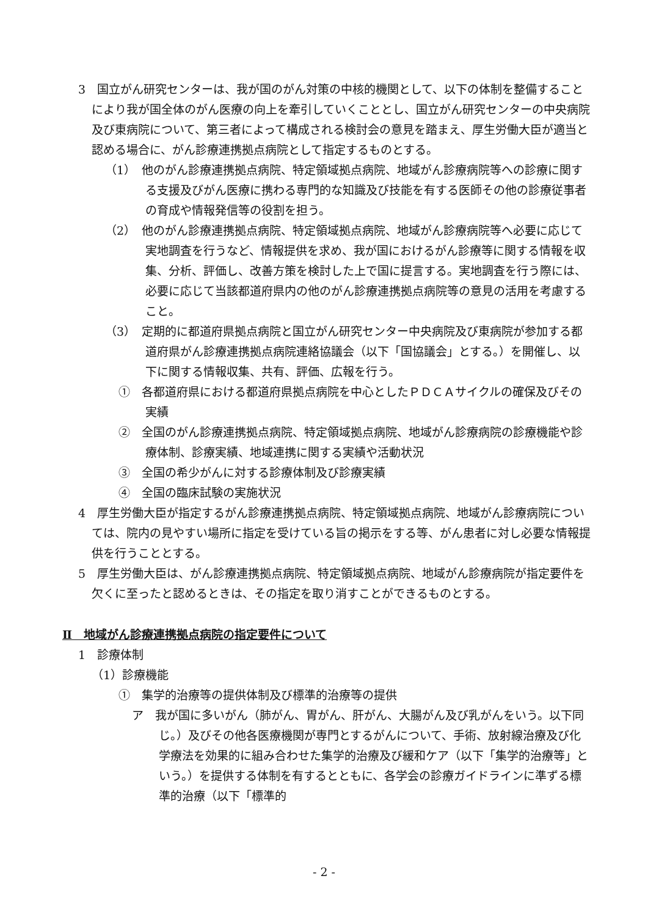3　国立がん研究センターは、我が国のがん対策の中核的機関として、以下の体制を整備することにより我が国全体のがん医療の向上を牽引していくこととし、国立がん研究センターの中央病院及び東病院について、第三者によって構成される検討会の意見を踏まえ、厚生労働大臣が適当と認める場合に、がん診療連携拠点病院として指定するものとする。
（1）　他のがん診療連携拠点病院、特定領域拠点病院、地域がん診療病院等への診療に関する支援及びがん医療に携わる専門的な知識及び技能を有する医師その他の診療従事者の育成や情報発信等の役割を担う。
（2）　他のがん診療連携拠点病院、特定領域拠点病院、地域がん診療病院等へ必要に応じて実地調査を行うなど、情報提供を求め、我が国におけるがん診療等に関する情報を収集、分析、評価し、改善方策を検討した上で国に提言する。実地調査を行う際には、必要に応じて当該都道府県内の他のがん診療連携拠点病院等の意見の活用を考慮すること。
（3）　定期的に都道府県拠点病院と国立がん研究センター中央病院及び東病院が参加する都道府県がん診療連携拠点病院連絡協議会（以下「国協議会」とする。）を開催し、以下に関する情報収集、共有、評価、広報を行う。
①　各都道府県における都道府県拠点病院を中心としたＰＤＣＡサイクルの確保及びその実績
②　全国のがん診療連携拠点病院、特定領域拠点病院、地域がん診療病院の診療機能や診療体制、診療実績、地域連携に関する実績や活動状況
③　全国の希少がんに対する診療体制及び診療実績
④　全国の臨床試験の実施状況
4　厚生労働大臣が指定するがん診療連携拠点病院、特定領域拠点病院、地域がん診療病院については、院内の見やすい場所に指定を受けている旨の掲示をする等、がん患者に対し必要な情報提供を行うこととする。
5　厚生労働大臣は、がん診療連携拠点病院、特定領域拠点病院、地域がん診療病院が指定要件を欠くに至ったと認めるときは、その指定を取り消すことができるものとする。
Ⅱ　地域がん診療連携拠点病院の指定要件について
1　診療体制
（1）診療機能
①　集学的治療等の提供体制及び標準的治療等の提供
ア　我が国に多いがん（肺がん、胃がん、肝がん、大腸がん及び乳がんをいう。以下同じ。）及びその他各医療機関が専門とするがんについて、手術、放射線治療及び化学療法を効果的に組み合わせた集学的治療及び緩和ケア（以下「集学的治療等」という。）を提供する体制を有するとともに、各学会の診療ガイドラインに準ずる標準的治療（以下「標準的
- 2 -